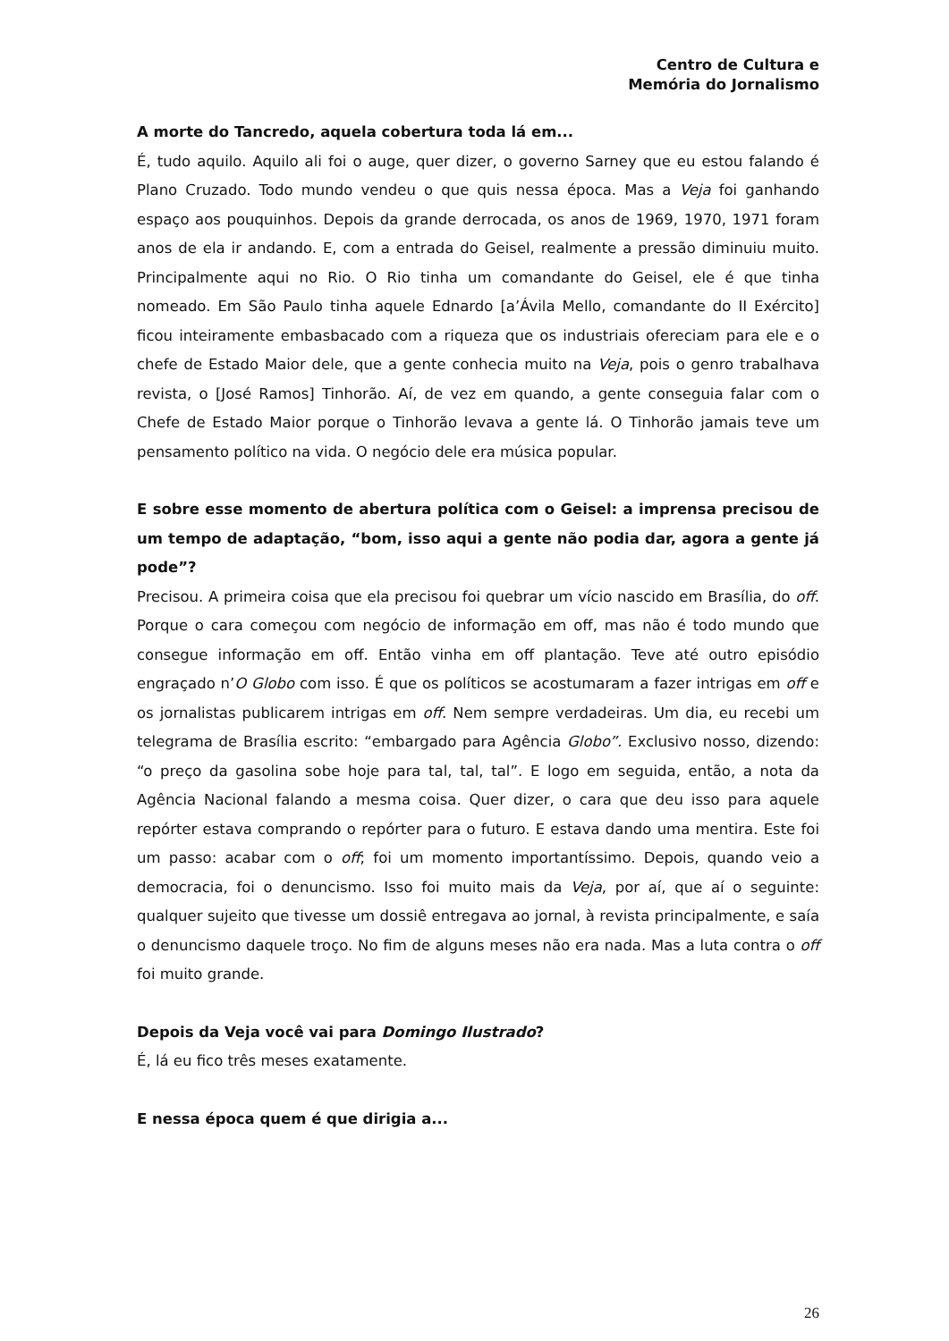Centro de Cultura e
Memória do Jornalismo
A morte do Tancredo, aquela cobertura toda lá em...
É, tudo aquilo. Aquilo ali foi o auge, quer dizer, o governo Sarney que eu estou falando é Plano Cruzado. Todo mundo vendeu o que quis nessa época. Mas a Veja foi ganhando espaço aos pouquinhos. Depois da grande derrocada, os anos de 1969, 1970, 1971 foram anos de ela ir andando. E, com a entrada do Geisel, realmente a pressão diminuiu muito. Principalmente aqui no Rio. O Rio tinha um comandante do Geisel, ele é que tinha nomeado. Em São Paulo tinha aquele Ednardo [a’Ávila Mello, comandante do II Exército] ficou inteiramente embasbacado com a riqueza que os industriais ofereciam para ele e o chefe de Estado Maior dele, que a gente conhecia muito na Veja, pois o genro trabalhava revista, o [José Ramos] Tinhorão. Aí, de vez em quando, a gente conseguia falar com o Chefe de Estado Maior porque o Tinhorão levava a gente lá. O Tinhorão jamais teve um pensamento político na vida. O negócio dele era música popular.
E sobre esse momento de abertura política com o Geisel: a imprensa precisou de um tempo de adaptação, “bom, isso aqui a gente não podia dar, agora a gente já pode”?
Precisou. A primeira coisa que ela precisou foi quebrar um vício nascido em Brasília, do off. Porque o cara começou com negócio de informação em off, mas não é todo mundo que consegue informação em off. Então vinha em off plantação. Teve até outro episódio engraçado n’O Globo com isso. É que os políticos se acostumaram a fazer intrigas em off e os jornalistas publicarem intrigas em off. Nem sempre verdadeiras. Um dia, eu recebi um telegrama de Brasília escrito: “embargado para Agência Globo”. Exclusivo nosso, dizendo: “o preço da gasolina sobe hoje para tal, tal, tal”. E logo em seguida, então, a nota da Agência Nacional falando a mesma coisa. Quer dizer, o cara que deu isso para aquele repórter estava comprando o repórter para o futuro. E estava dando uma mentira. Este foi um passo: acabar com o off; foi um momento importantíssimo. Depois, quando veio a democracia, foi o denuncismo. Isso foi muito mais da Veja, por aí, que aí o seguinte: qualquer sujeito que tivesse um dossiê entregava ao jornal, à revista principalmente, e saía o denuncismo daquele troço. No fim de alguns meses não era nada. Mas a luta contra o off foi muito grande.
Depois da Veja você vai para Domingo Ilustrado?
É, lá eu fico três meses exatamente.
E nessa época quem é que dirigia a...
26